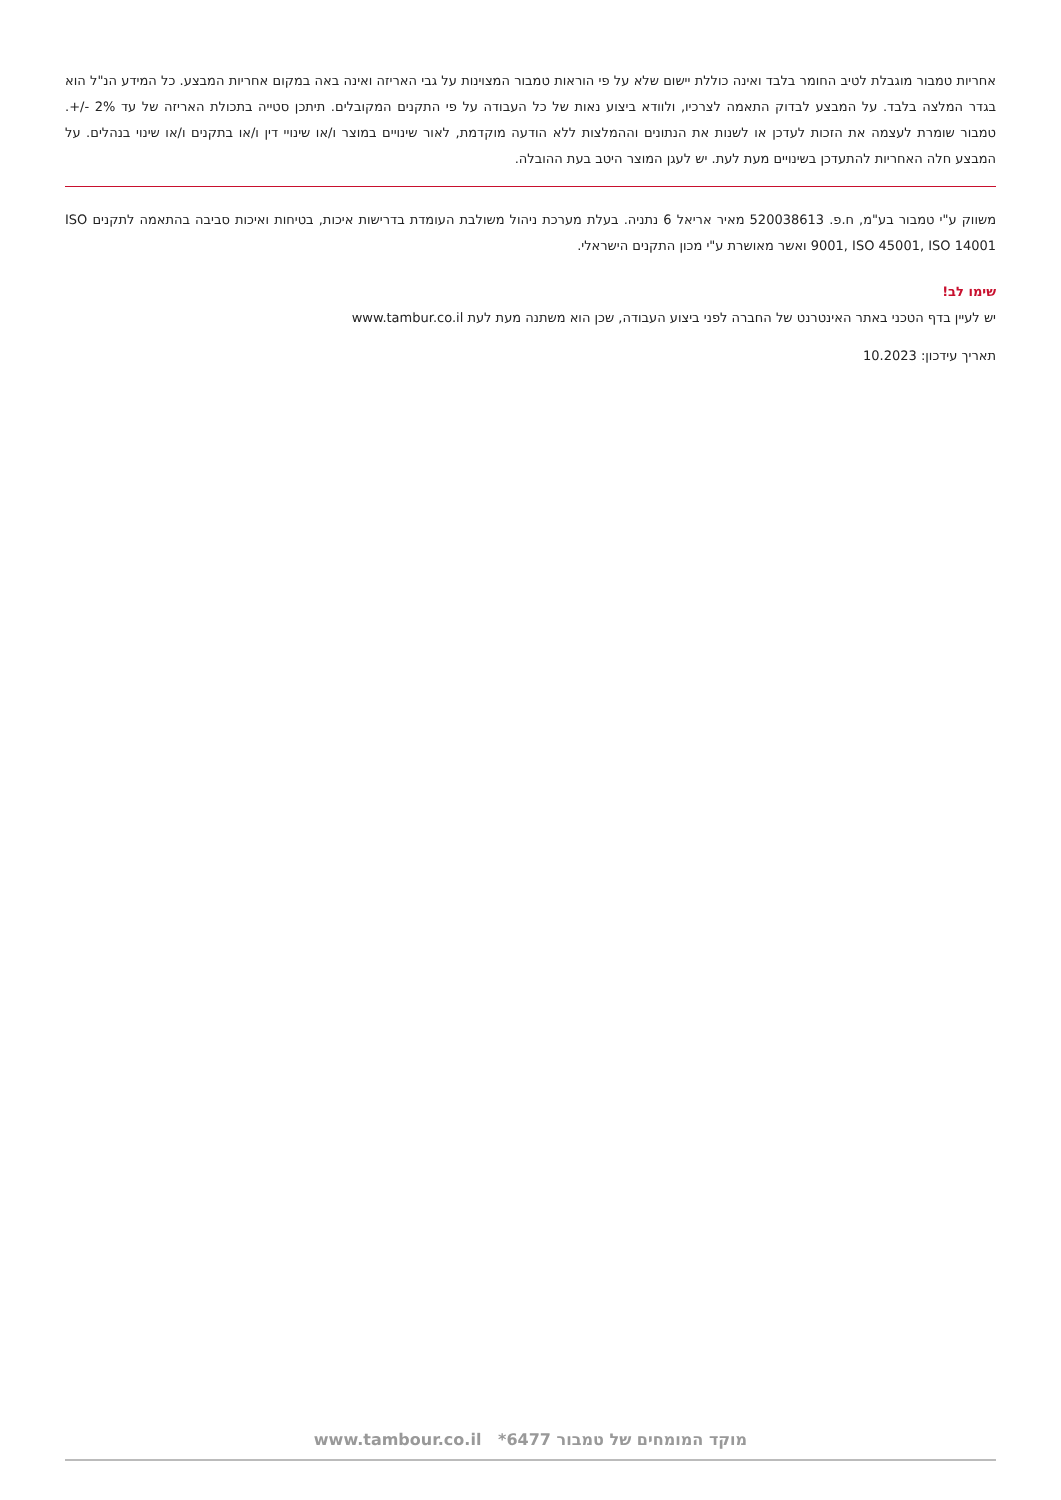אחריות טמבור מוגבלת לטיב החומר בלבד ואינה כוללת יישום שלא על פי הוראות טמבור המצוינות על גבי האריזה ואינה באה במקום אחריות המבצע. כל המידע הנ"ל הוא בגדר המלצה בלבד. על המבצע לבדוק התאמה לצרכיו, ולוודא ביצוע נאות של כל העבודה על פי התקנים המקובלים. תיתכן סטייה בתכולת האריזה של עד 2% -/+. טמבור שומרת לעצמה את הזכות לעדכן או לשנות את הנתונים וההמלצות ללא הודעה מוקדמת, לאור שינויים במוצר ו/או שינויי דין ו/או בתקנים ו/או שינוי בנהלים. על המבצע חלה האחריות להתעדכן בשינויים מעת לעת. יש לעגן המוצר היטב בעת ההובלה.
משווק ע"י טמבור בע"מ, ח.פ. 520038613 מאיר אריאל 6 נתניה. בעלת מערכת ניהול משולבת העומדת בדרישות איכות, בטיחות ואיכות סביבה בהתאמה לתקנים ISO 9001, ISO 45001, ISO 14001 ואשר מאושרת ע"י מכון התקנים הישראלי.
שימו לב!
יש לעיין בדף הטכני באתר האינטרנט של החברה לפני ביצוע העבודה, שכן הוא משתנה מעת לעת www.tambur.co.il
תאריך עידכון: 10.2023
מוקד המומחים של טמבור 6477* www.tambour.co.il